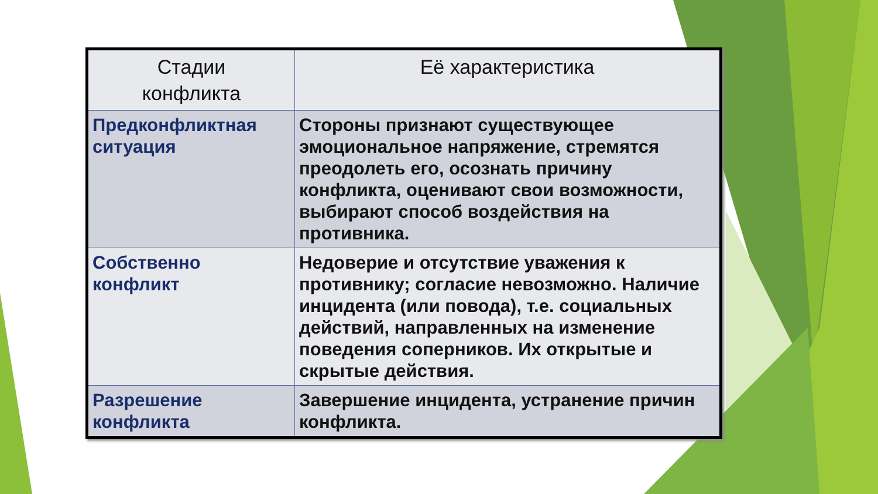| Стадии конфликта | Её характеристика |
| --- | --- |
| Предконфликтная ситуация | Стороны признают существующее эмоциональное напряжение, стремятся преодолеть его, осознать причину конфликта, оценивают свои возможности, выбирают способ воздействия на противника. |
| Собственно конфликт | Недоверие и отсутствие уважения к противнику; согласие невозможно. Наличие инцидента (или повода), т.е. социальных действий, направленных на изменение поведения соперников. Их открытые и скрытые действия. |
| Разрешение конфликта | Завершение инцидента, устранение причин конфликта. |